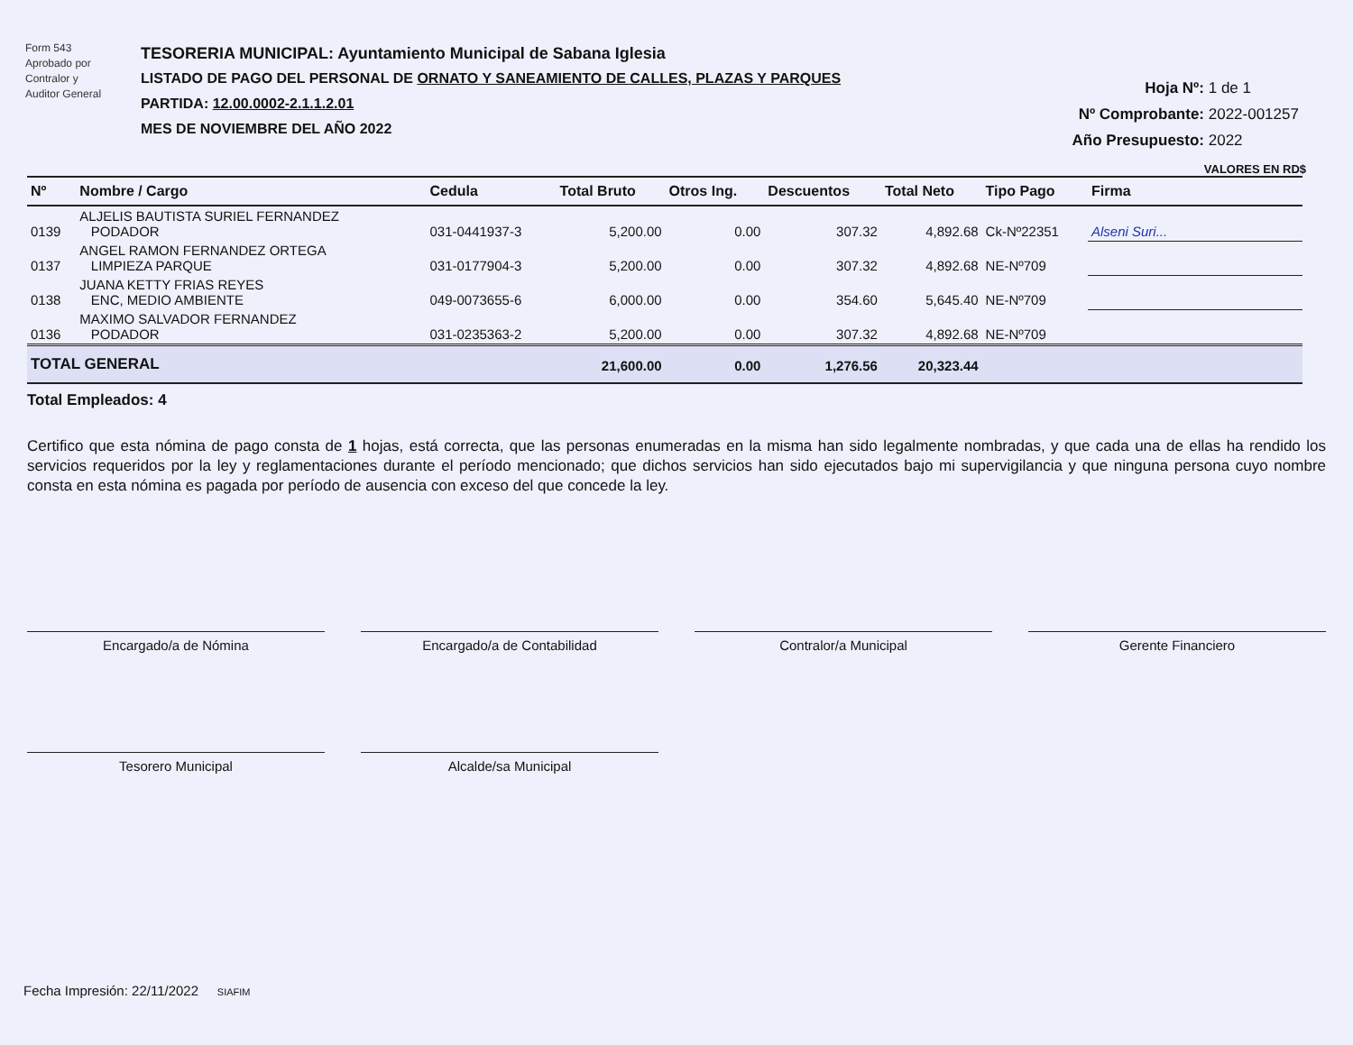Form 543
Aprobado por
Contralor y
Auditor General
TESORERIA MUNICIPAL: Ayuntamiento Municipal de Sabana Iglesia
LISTADO DE PAGO DEL PERSONAL DE ORNATO Y SANEAMIENTO DE CALLES, PLAZAS Y PARQUES
PARTIDA: 12.00.0002-2.1.1.2.01
MES DE NOVIEMBRE DEL AÑO 2022
Hoja Nº: 1 de 1
Nº Comprobante: 2022-001257
Año Presupuesto: 2022
VALORES EN RD$
| Nº | Nombre / Cargo | Cedula | Total Bruto | Otros Ing. | Descuentos | Total Neto | Tipo Pago | Firma |
| --- | --- | --- | --- | --- | --- | --- | --- | --- |
| 0139 | ALJELIS BAUTISTA SURIEL FERNANDEZ PODADOR | 031-0441937-3 | 5,200.00 | 0.00 | 307.32 | 4,892.68 | Ck-Nº22351 | Alseni Suri... |
| 0137 | ANGEL RAMON FERNANDEZ ORTEGA LIMPIEZA PARQUE | 031-0177904-3 | 5,200.00 | 0.00 | 307.32 | 4,892.68 | NE-Nº709 | |
| 0138 | JUANA KETTY FRIAS REYES ENC, MEDIO AMBIENTE | 049-0073655-6 | 6,000.00 | 0.00 | 354.60 | 5,645.40 | NE-Nº709 | |
| 0136 | MAXIMO SALVADOR FERNANDEZ PODADOR | 031-0235363-2 | 5,200.00 | 0.00 | 307.32 | 4,892.68 | NE-Nº709 | |
| TOTAL GENERAL | | | 21,600.00 | 0.00 | 1,276.56 | 20,323.44 | | |
Total Empleados: 4
Certifico que esta nómina de pago consta de 1 hojas, está correcta, que las personas enumeradas en la misma han sido legalmente nombradas, y que cada una de ellas ha rendido los servicios requeridos por la ley y reglamentaciones durante el período mencionado; que dichos servicios han sido ejecutados bajo mi supervigilancia y que ninguna persona cuyo nombre consta en esta nómina es pagada por período de ausencia con exceso del que concede la ley.
Encargado/a de Nómina
Encargado/a de Contabilidad
Contralor/a Municipal
Gerente Financiero
Tesorero Municipal
Alcalde/sa Municipal
Fecha Impresión: 22/11/2022 SIAFIM